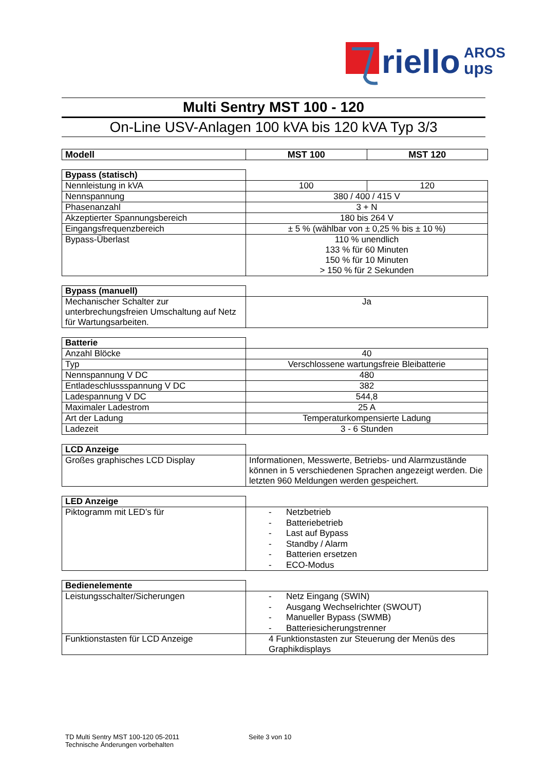riello
AROS
ups
Multi Sentry MST 100 - 120
On-Line USV-Anlagen 100 kVA bis 120 kVA Typ 3/3
| Modell | MST 100 | MST 120 |
| --- | --- | --- |
| Bypass (statisch) | | |
| Nennleistung in kVA | 100 | 120 |
| Nennspannung | 380 / 400 / 415 V | |
| Phasenanzahl | 3 + N | |
| Akzeptierter Spannungsbereich | 180 bis 264 V | |
| Eingangsfrequenzbereich | ± 5 % (wählbar von ± 0,25 % bis ± 10 %) | |
| Bypass-Überlast | 110 % unendlich 133 % für 60 Minuten 150 % für 10 Minuten > 150 % für 2 Sekunden | |
| Bypass (manuell) | |
| Mechanischer Schalter zur unterbrechungsfreien Umschaltung auf Netz für Wartungsarbeiten. | Ja |
| Batterie | |
| Anzahl Blöcke | 40 |
| Typ | Verschlossene wartungsfreie Bleibatterie |
| Nennspannung V DC | 480 |
| Entladeschlussspannung V DC | 382 |
| Ladespannung V DC | 544,8 |
| Maximaler Ladestrom | 25 A |
| Art der Ladung | Temperaturkompensierte Ladung |
| Ladezeit | 3 - 6 Stunden |
| LCD Anzeige | |
| Großes graphisches LCD Display | Informationen, Messwerte, Betriebs- und Alarmzustände können in 5 verschiedenen Sprachen angezeigt werden. Die letzten 960 Meldungen werden gespeichert. |
| LED Anzeige | |
| Piktogramm mit LED’s für | - Netzbetrieb - Batteriebetrieb - Last auf Bypass - Standby / Alarm - Batterien ersetzen - ECO-Modus |
| Bedienelemente | |
| Leistungsschalter/Sicherungen | - Netz Eingang (SWIN) - Ausgang Wechselrichter (SWOUT) - Manueller Bypass (SWMB) - Batteriesicherungstrenner |
| Funktionstasten für LCD Anzeige | 4 Funktionstasten zur Steuerung der Menüs des Graphikdisplays |
TD Multi Sentry MST 100-120 05-2011 Seite 3 von 10
Technische Änderungen vorbehalten